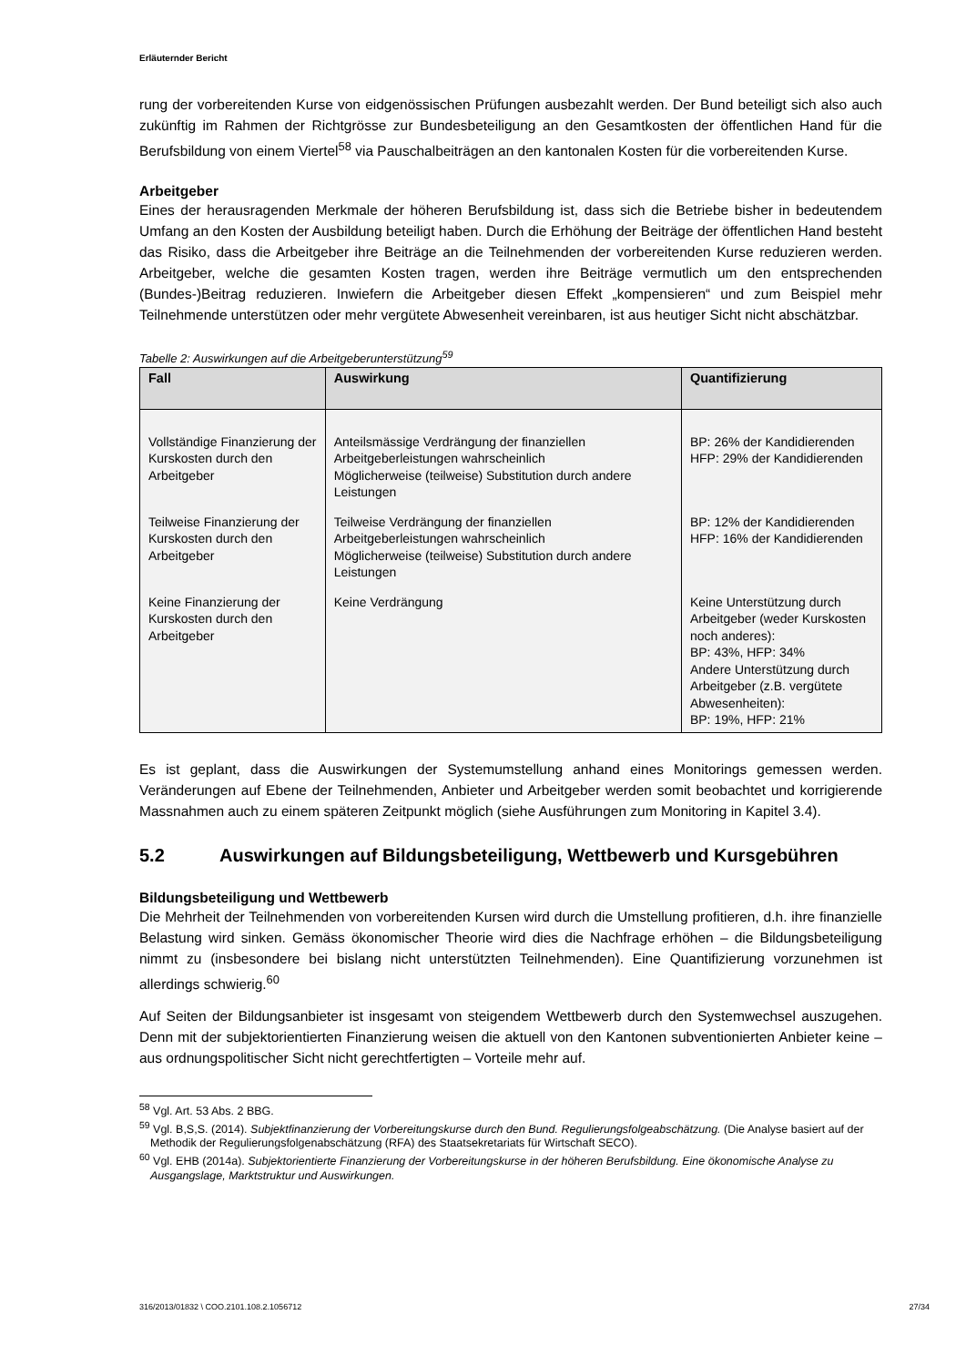Erläuternder Bericht
rung der vorbereitenden Kurse von eidgenössischen Prüfungen ausbezahlt werden. Der Bund beteiligt sich also auch zukünftig im Rahmen der Richtgrösse zur Bundesbeteiligung an den Gesamtkosten der öffentlichen Hand für die Berufsbildung von einem Viertel<sup>58</sup> via Pauschalbeiträgen an den kantonalen Kosten für die vorbereitenden Kurse.
Arbeitgeber
Eines der herausragenden Merkmale der höheren Berufsbildung ist, dass sich die Betriebe bisher in bedeutendem Umfang an den Kosten der Ausbildung beteiligt haben. Durch die Erhöhung der Beiträge der öffentlichen Hand besteht das Risiko, dass die Arbeitgeber ihre Beiträge an die Teilnehmenden der vorbereitenden Kurse reduzieren werden. Arbeitgeber, welche die gesamten Kosten tragen, werden ihre Beiträge vermutlich um den entsprechenden (Bundes-)Beitrag reduzieren. Inwiefern die Arbeitgeber diesen Effekt „kompensieren“ und zum Beispiel mehr Teilnehmende unterstützen oder mehr vergütete Abwesenheit vereinbaren, ist aus heutiger Sicht nicht abschätzbar.
Tabelle 2: Auswirkungen auf die Arbeitgeberunterstützung<sup>59</sup>
| Fall | Auswirkung | Quantifizierung |
| --- | --- | --- |
| Vollständige Finanzierung der Kurskosten durch den Arbeitgeber | Anteilsmässige Verdrängung der finanziellen Arbeitgeberleistungen wahrscheinlich Möglicherweise (teilweise) Substitution durch andere Leistungen | BP: 26% der Kandidierenden HFP: 29% der Kandidierenden |
| Teilweise Finanzierung der Kurskosten durch den Arbeitgeber | Teilweise Verdrängung der finanziellen Arbeitgeberleistungen wahrscheinlich Möglicherweise (teilweise) Substitution durch andere Leistungen | BP: 12% der Kandidierenden HFP: 16% der Kandidierenden |
| Keine Finanzierung der Kurskosten durch den Arbeitgeber | Keine Verdrängung | Keine Unterstützung durch Arbeitgeber (weder Kurskosten noch anderes): BP: 43%, HFP: 34% Andere Unterstützung durch Arbeitgeber (z.B. vergütete Abwesenheiten): BP: 19%, HFP: 21% |
Es ist geplant, dass die Auswirkungen der Systemumstellung anhand eines Monitorings gemessen werden. Veränderungen auf Ebene der Teilnehmenden, Anbieter und Arbeitgeber werden somit beobachtet und korrigierende Massnahmen auch zu einem späteren Zeitpunkt möglich (siehe Ausführungen zum Monitoring in Kapitel 3.4).
5.2 Auswirkungen auf Bildungsbeteiligung, Wettbewerb und Kursgebühren
Bildungsbeteiligung und Wettbewerb
Die Mehrheit der Teilnehmenden von vorbereitenden Kursen wird durch die Umstellung profitieren, d.h. ihre finanzielle Belastung wird sinken. Gemäss ökonomischer Theorie wird dies die Nachfrage erhöhen – die Bildungsbeteiligung nimmt zu (insbesondere bei bislang nicht unterstützten Teilnehmenden). Eine Quantifizierung vorzunehmen ist allerdings schwierig.<sup>60</sup>
Auf Seiten der Bildungsanbieter ist insgesamt von steigendem Wettbewerb durch den Systemwechsel auszugehen. Denn mit der subjektorientierten Finanzierung weisen die aktuell von den Kantonen subventionierten Anbieter keine – aus ordnungspolitischer Sicht nicht gerechtfertigten – Vorteile mehr auf.
<sup>58</sup> Vgl. Art. 53 Abs. 2 BBG.
<sup>59</sup> Vgl. B,S,S. (2014). Subjektfinanzierung der Vorbereitungskurse durch den Bund. Regulierungsfolgeabschätzung. (Die Analyse basiert auf der Methodik der Regulierungsfolgenabschätzung (RFA) des Staatsekretariats für Wirtschaft SECO).
<sup>60</sup> Vgl. EHB (2014a). Subjektorientierte Finanzierung der Vorbereitungskurse in der höheren Berufsbildung. Eine ökonomische Analyse zu Ausgangslage, Marktstruktur und Auswirkungen.
316/2013/01832 \ COO.2101.108.2.1056712 27/34